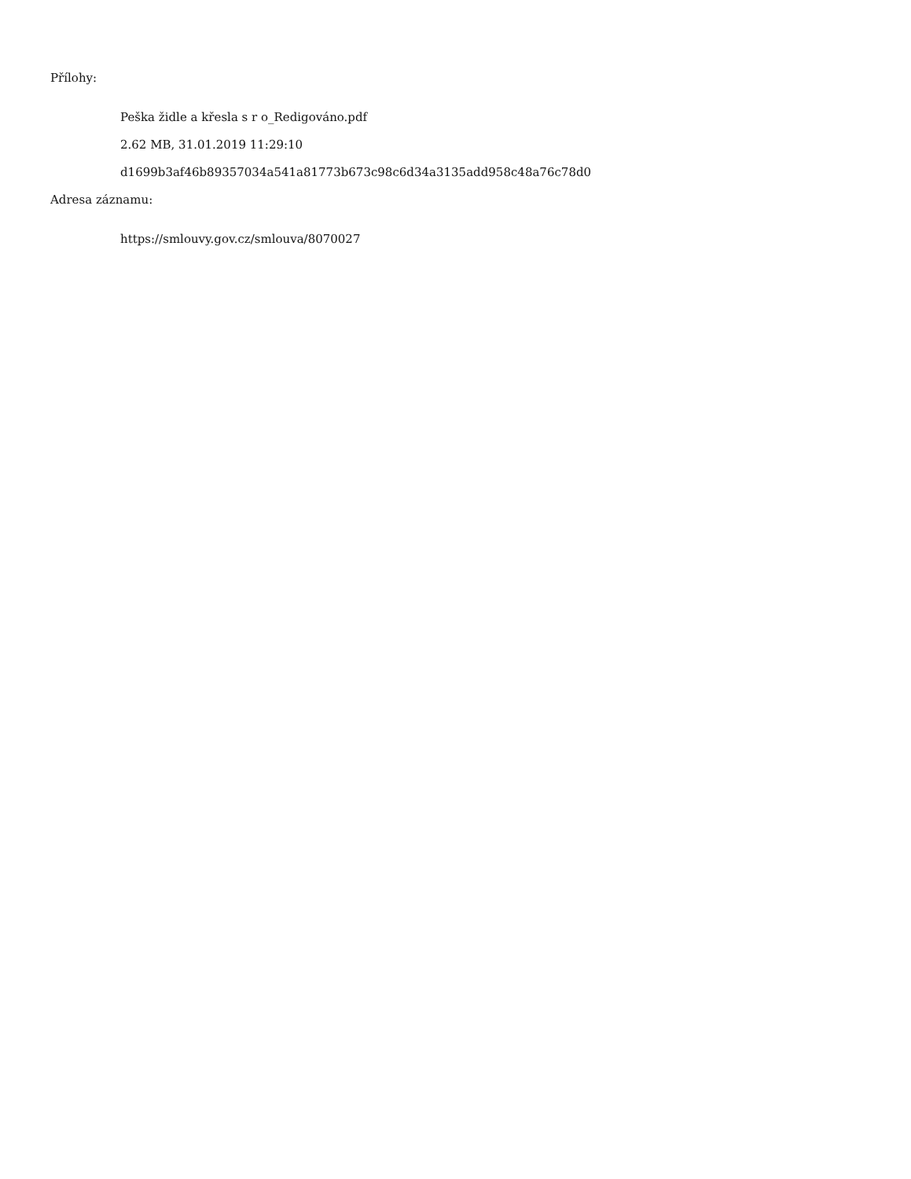Přílohy:
Peška židle a křesla s r o_Redigováno.pdf
2.62 MB, 31.01.2019 11:29:10
d1699b3af46b89357034a541a81773b673c98c6d34a3135add958c48a76c78d0
Adresa záznamu:
https://smlouvy.gov.cz/smlouva/8070027